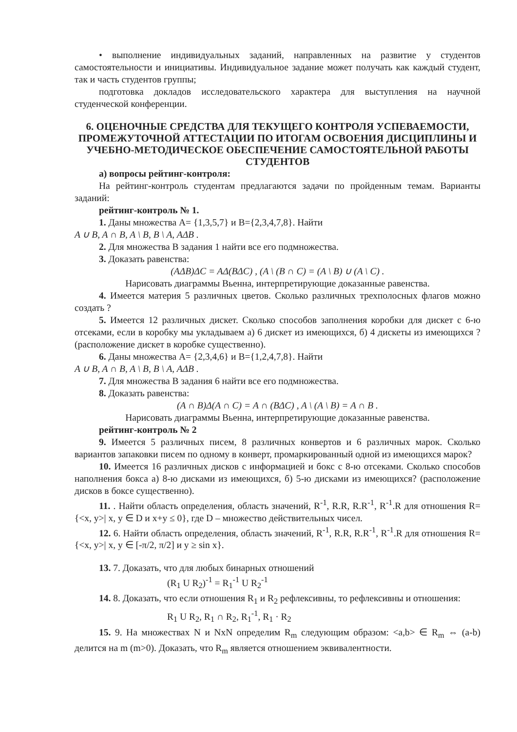• выполнение индивидуальных заданий, направленных на развитие у студентов самостоятельности и инициативы. Индивидуальное задание может получать как каждый студент, так и часть студентов группы;
подготовка докладов исследовательского характера для выступления на научной студенческой конференции.
6. ОЦЕНОЧНЫЕ СРЕДСТВА ДЛЯ ТЕКУЩЕГО КОНТРОЛЯ УСПЕВАЕМОСТИ, ПРОМЕЖУТОЧНОЙ АТТЕСТАЦИИ ПО ИТОГАМ ОСВОЕНИЯ ДИСЦИПЛИНЫ И УЧЕБНО-МЕТОДИЧЕСКОЕ ОБЕСПЕЧЕНИЕ САМОСТОЯТЕЛЬНОЙ РАБОТЫ СТУДЕНТОВ
а) вопросы рейтинг-контроля:
На рейтинг-контроль студентам предлагаются задачи по пройденным темам. Варианты заданий:
рейтинг-контроль № 1.
1. Даны множества A= {1,3,5,7} и B={2,3,4,7,8}. Найти
A ∪ B, A ∩ B, A \ B, B \ A, AΔB .
2. Для множества B задания 1 найти все его подмножества.
3. Доказать равенства:
(AΔB)ΔC = AΔ(BΔC) , (A \ (B ∩ C) = (A \ B) ∪ (A \ C) .
Нарисовать диаграммы Вьенна, интерпретирующие доказанные равенства.
4. Имеется материя 5 различных цветов. Сколько различных трехполосных флагов можно создать ?
5. Имеется 12 различных дискет. Сколько способов заполнения коробки для дискет с 6-ю отсеками, если в коробку мы укладываем а) 6 дискет из имеющихся, б) 4 дискеты из имеющихся ? (расположение дискет в коробке существенно).
6. Даны множества A= {2,3,4,6} и B={1,2,4,7,8}. Найти
A ∪ B, A ∩ B, A \ B, B \ A, AΔB .
7. Для множества B задания 6 найти все его подмножества.
8. Доказать равенства:
(A ∩ B)Δ(A ∩ C) = A ∩ (BΔC) , A \ (A \ B) = A ∩ B .
Нарисовать диаграммы Вьенна, интерпретирующие доказанные равенства.
рейтинг-контроль № 2
9. Имеется 5 различных писем, 8 различных конвертов и 6 различных марок. Сколько вариантов запаковки писем по одному в конверт, промаркированный одной из имеющихся марок?
10. Имеется 16 различных дисков с информацией и бокс с 8-ю отсеками. Сколько способов наполнения бокса а) 8-ю дисками из имеющихся, б) 5-ю дисками из имеющихся? (расположение дисков в боксе существенно).
11. . Найти область определения, область значений, R<sup>-1</sup>, R.R, R.R<sup>-1</sup>, R<sup>-1</sup>.R для отношения R={<x, y>| x, y ∈ D и x+y ≤ 0}, где D – множество действительных чисел.
12. 6. Найти область определения, область значений, R<sup>-1</sup>, R.R, R.R<sup>-1</sup>, R<sup>-1</sup>.R для отношения R={<x, y>| x, y ∈ [-π/2, π/2] и y ≥ sin x}.
13. 7. Доказать, что для любых бинарных отношений
(R<sub>1</sub> U R<sub>2</sub>)<sup>-1</sup> = R<sub>1</sub><sup>-1</sup> U R<sub>2</sub><sup>-1</sup>
14. 8. Доказать, что если отношения R<sub>1</sub> и R<sub>2</sub> рефлексивны, то рефлексивны и отношения:
R<sub>1</sub> U R<sub>2</sub>, R<sub>1</sub> ∩ R<sub>2</sub>, R<sub>1</sub><sup>-1</sup>, R<sub>1</sub> · R<sub>2</sub>
15. 9. На множествах N и NxN определим R<sub>m</sub> следующим образом: <a,b> ∈ R<sub>m</sub> ⇔ (a-b) делится на m (m>0). Доказать, что R<sub>m</sub> является отношением эквивалентности.